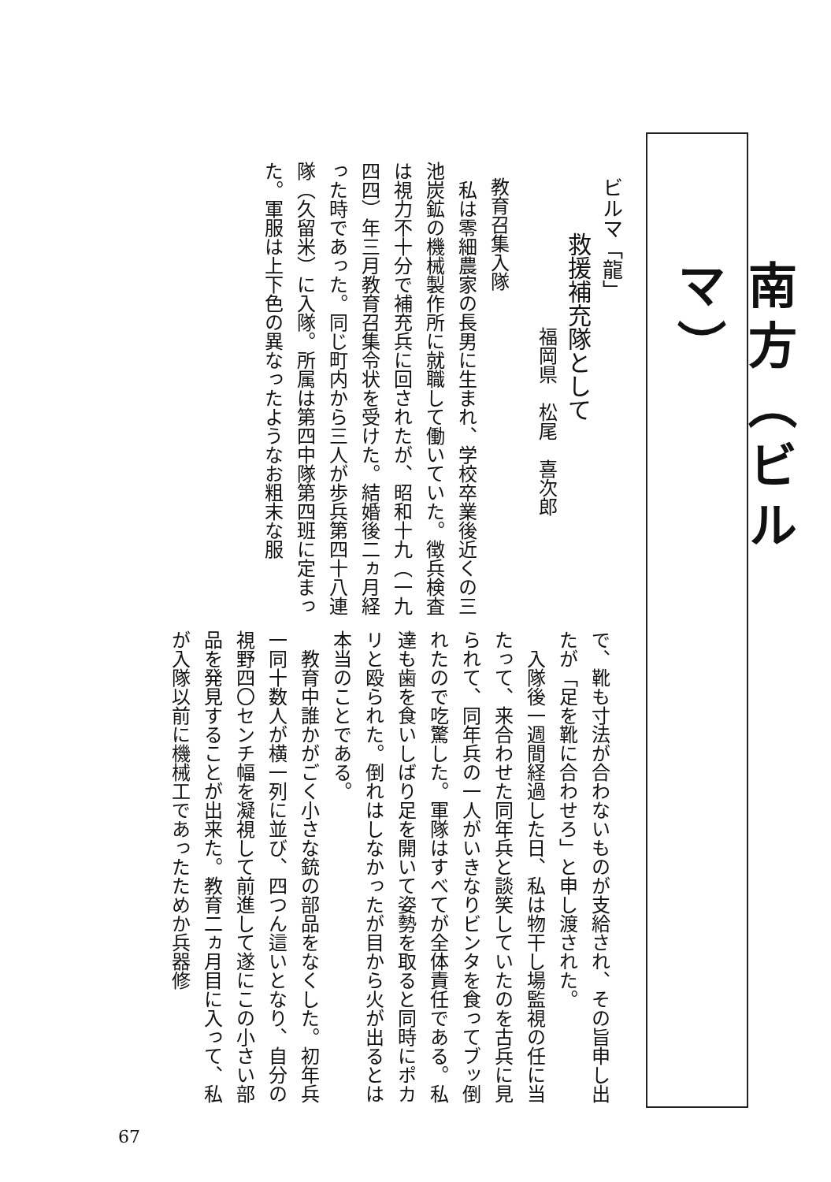南方（ビルマ）
ビルマ「龍」
救援補充隊として
福岡県　松尾　喜次郎
教育召集入隊
　私は零細農家の長男に生まれ、学校卒業後近くの三池炭鉱の機械製作所に就職して働いていた。徴兵検査は視力不十分で補充兵に回されたが、昭和十九（一九四四）年三月教育召集令状を受けた。結婚後二ヵ月経った時であった。同じ町内から三人が歩兵第四十八連隊（久留米）に入隊。所属は第四中隊第四班に定まった。軍服は上下色の異なったようなお粗末な服
で、靴も寸法が合わないものが支給され、その旨申し出たが「足を靴に合わせろ」と申し渡された。
　入隊後一週間経過した日、私は物干し場監視の任に当たって、来合わせた同年兵と談笑していたのを古兵に見られて、同年兵の一人がいきなりビンタを食ってブッ倒れたので吃驚した。軍隊はすべてが全体責任である。私達も歯を食いしばり足を開いて姿勢を取ると同時にポカリと殴られた。倒れはしなかったが目から火が出るとは本当のことである。
　教育中誰かがごく小さな銃の部品をなくした。初年兵一同十数人が横一列に並び、四つん這いとなり、自分の視野四〇センチ幅を凝視して前進して遂にこの小さい部品を発見することが出来た。教育二ヵ月目に入って、私が入隊以前に機械工であったためか兵器修
67